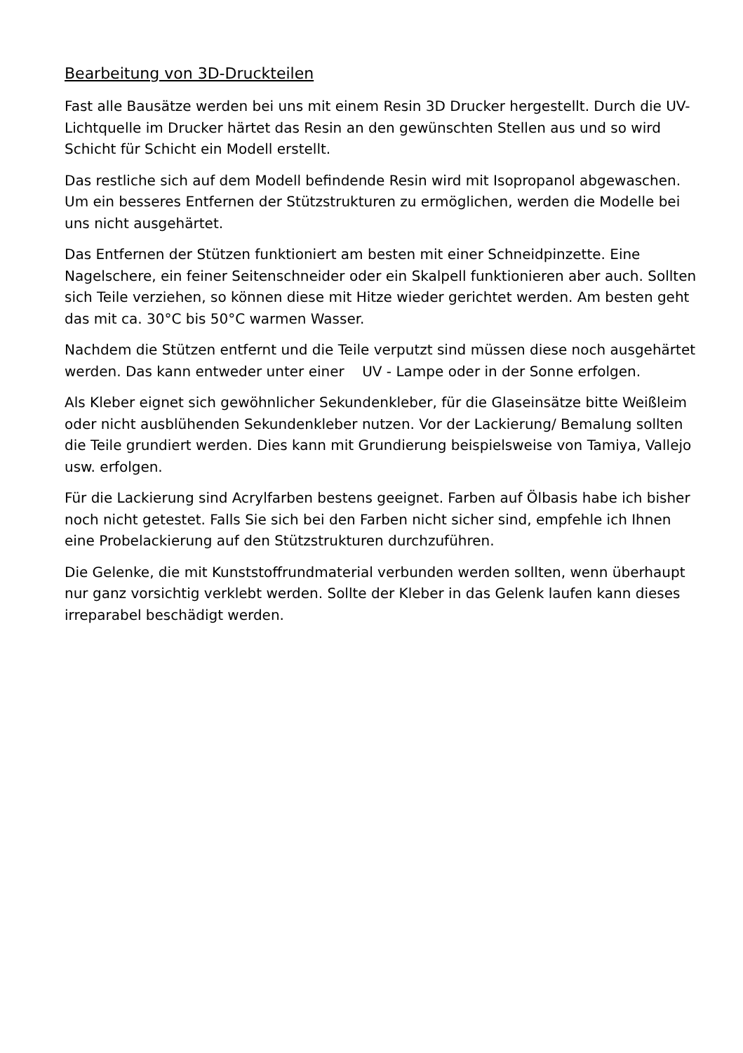Bearbeitung von 3D-Druckteilen
Fast alle Bausätze werden bei uns mit einem Resin 3D Drucker hergestellt. Durch die UV-Lichtquelle im Drucker härtet das Resin an den gewünschten Stellen aus und so wird Schicht für Schicht ein Modell erstellt.
Das restliche sich auf dem Modell befindende Resin wird mit Isopropanol abgewaschen. Um ein besseres Entfernen der Stützstrukturen zu ermöglichen, werden die Modelle bei uns nicht ausgehärtet.
Das Entfernen der Stützen funktioniert am besten mit einer Schneidpinzette. Eine Nagelschere, ein feiner Seitenschneider oder ein Skalpell funktionieren aber auch. Sollten sich Teile verziehen, so können diese mit Hitze wieder gerichtet werden. Am besten geht das mit ca. 30°C bis 50°C warmen Wasser.
Nachdem die Stützen entfernt und die Teile verputzt sind müssen diese noch ausgehärtet werden. Das kann entweder unter einer UV - Lampe oder in der Sonne erfolgen.
Als Kleber eignet sich gewöhnlicher Sekundenkleber, für die Glaseinsätze bitte Weißleim oder nicht ausblühenden Sekundenkleber nutzen. Vor der Lackierung/ Bemalung sollten die Teile grundiert werden. Dies kann mit Grundierung beispielsweise von Tamiya, Vallejo usw. erfolgen.
Für die Lackierung sind Acrylfarben bestens geeignet. Farben auf Ölbasis habe ich bisher noch nicht getestet. Falls Sie sich bei den Farben nicht sicher sind, empfehle ich Ihnen eine Probelackierung auf den Stützstrukturen durchzuführen.
Die Gelenke, die mit Kunststoffrundmaterial verbunden werden sollten, wenn überhaupt nur ganz vorsichtig verklebt werden. Sollte der Kleber in das Gelenk laufen kann dieses irreparabel beschädigt werden.